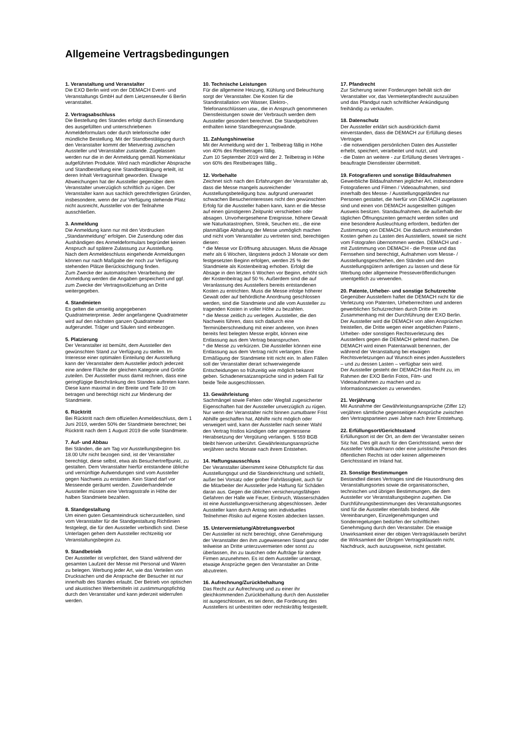Allgemeine Vertragsbedingungen
1. Veranstaltung und Veranstalter
Die EXO Berlin wird von der DEMACH Event- und Veranstaltungs GmbH auf dem Lietzenseeufer 6 Berlin veranstaltet.
2. Vertragsabschluss
Die Bestellung des Standes erfolgt durch Einsendung des ausgefüllten und unterschriebenen Anmeldeformulars oder durch telefonische oder mündliche Bestellung. Mit der Standbestätigung durch den Veranstalter kommt der Mietvertrag zwischen Aussteller und Veranstalter zustande. Zugelassen werden nur die in der Anmeldung gemäß Nomenklatur aufgeführten Produkte. Wird nach mündlicher Absprache und Standbestellung eine Standbestätigung erteilt, ist deren Inhalt Vertragsinhalt geworden. Etwaige Abweichungen hat der Aussteller gegenüber dem Veranstalter unverzüglich schriftlich zu rügen. Der Veranstalter kann aus sachlich gerechtfertigten Gründen, insbesondere, wenn der zur Verfügung stehende Platz nicht ausreicht, Aussteller von der Teilnahme ausschließen.
3. Anmeldung
Die Anmeldung kann nur mit den Vordrucken „Standanmeldung“ erfolgen. Die Zusendung oder das Aushändigen des Anmeldeformulars begründet keinen Anspruch auf spätere Zulassung zur Ausstellung.
Nach dem Anmeldeschluss eingehende Anmeldungen können nur nach Maßgabe der noch zur Verfügung stehenden Plätze Berücksichtigung finden.
Zum Zwecke der automatischen Verarbeitung der Anmeldung werden die Angaben gespeichert und ggf. zum Zwecke der Vertragsvollziehung an Dritte weitergegeben.
4. Standmieten
Es gelten die umseitig angegebenen Quadratmeterpreise. Jeder angefangene Quadratmeter wird auf den nächsten ganzen Quadratmeter aufgerundet. Träger und Säulen sind einbezogen.
5. Platzierung
Der Veranstalter ist bemüht, dem Aussteller den gewünschten Stand zur Verfügung zu stellen. Im Interesse einer optimalen Einteilung der Ausstellung kann der Veranstalter dem Aussteller jedoch jederzeit eine andere Fläche der gleichen Kategorie und Größe zuteilen. Der Aussteller muss damit rechnen, dass eine geringfügige Beschränkung des Standes auftreten kann. Diese kann maximal in der Breite und Tiefe 10 cm betragen und berechtigt nicht zur Minderung der Standmiete.
6. Rücktritt
Bei Rücktritt nach dem offiziellen Anmeldeschluss, dem 1 Juni 2019, werden 50% der Standmiete berechnet; bei Rücktritt nach dem 1 August 2019 die volle Standmiete.
7. Auf- und Abbau
Bei Ständen, die am Tag vor Ausstellungsbeginn bis 18.00 Uhr nicht bezogen sind, ist der Veranstalter berechtigt, diese selbst, etwa als Besuchertreffpunkt, zu gestalten. Dem Veranstalter hierfür entstandene übliche und vernünftige Aufwendungen sind vom Aussteller gegen Nachweis zu erstatten. Kein Stand darf vor Messeende geräumt werden. Zuwiderhandelnde Aussteller müssen eine Vertragsstrafe in Höhe der halben Standmiete bezahlen.
8. Standgestaltung
Um einen guten Gesamteindruck sicherzustellen, sind vom Veranstalter für die Standgestaltung Richtlinien festgelegt, die für den Aussteller verbindlich sind. Diese Unterlagen gehen dem Aussteller rechtzeitig vor Veranstaltungsbeginn zu.
9. Standbetrieb
Der Aussteller ist verpfichtet, den Stand während der gesamten Laufzeit der Messe mit Personal und Waren zu belegen. Werbung jeder Art, wie das Verteilen von Drucksachen und die Ansprache der Besucher ist nur innerhalb des Standes erlaubt. Der Betrieb von optischen und akustischen Werbemitteln ist zustimmungspfichtig durch den Veranstalter und kann jederzeit widerrufen werden.
10. Technische Leistungen
Für die allgemeine Heizung, Kühlung und Beleuchtung sorgt der Veranstalter. Die Kosten für die Standinstallation von Wasser, Elektro-, Telefonanschlüssen usw., die in Anspruch genommenen Dienstleistungen sowie der Verbrauch werden dem Aussteller gesondert berechnet. Die Standgebühren enthalten keine Standbegrenzungswände.
11. Zahlungshinweise
Mit der Anmeldung wird der 1. Teilbetrag fällig in Höhe von 40% des Restbetrages fällig.
Zum 10 September 2019 wird der 2. Teilbetrag in Höhe von 60% des Restbetrages fällig..
12. Vorbehalte
Zeichnet sich nach den Erfahrungen der Veranstalter ab, dass die Messe mangels ausreichender Ausstellungsbeteiligung bzw. aufgrund unerwartet schwachen Besucherinteresses nicht den gewünschten Erfolg für die Aussteller haben kann, kann er die Messe auf einen günstigeren Zeitpunkt verschieben oder absagen. Unvorhergesehene Ereignisse, höhere Gewalt wie Naturkatastrophen, Streik, Seuchen etc., die eine planmäßige Abhaltung der Messe unmöglich machen und nicht vom Veranstalter zu vertreten sind, berechtigen diesen:
* die Messe vor Eröffnung abzusagen. Muss die Absage mehr als 6 Wochen, längstens jedoch 3 Monate vor dem festgesetzten Beginn erfolgen, werden 25 % der Standmiete als Kostenbeitrag erhoben. Erfolgt die Absage in den letzten 6 Wochen vor Beginn, erhöht sich der Kostenbeitrag auf 50 %. Außerdem sind die auf Veranlassung des Ausstellers bereits entstandenen Kosten zu entrichten. Muss die Messe infolge höherer Gewalt oder auf behördliche Anordnung geschlossen werden, sind die Standmiete und alle vom Aussteller zu tragenden Kosten in voller Höhe zu bezahlen.
* die Messe zeitlich zu verlegen. Aussteller, die den Nachweis führen, dass sich dadurch eine Terminüberschneidung mit einer anderen, von ihnen bereits fest belegten Messe ergibt, können eine Entlassung aus dem Vertrag beanspruchen.
* die Messe zu verkürzen. Die Aussteller können eine Entlassung aus dem Vertrag nicht verlangen. Eine Ermäßigung der Standmiete tritt nicht ein. In allen Fällen soll der Veranstalter derart schwerwiegende Entscheidungen so frühzeitig wie möglich bekannt geben. Schadenersatzansprüche sind in jedem Fall für beide Teile ausgeschlossen.
13. Gewährleistung
Sachmängel sowie Fehlen oder Wegfall zugesicherter Eigenschaften hat der Aussteller unverzüglich zu rügen. Nur wenn der Veranstalter nicht binnen zumutbarer Frist Abhilfe geschaffen hat, Abhilfe nicht möglich oder verweigert wird, kann der Aussteller nach seiner Wahl den Vertrag fristlos kündigen oder angemessene Herabsetzung der Vergütung verlangen. § 559 BGB bleibt hiervon unberührt. Gewährleistungsansprüche verjähren sechs Monate nach ihrem Entstehen.
14. Haftungsausschluss
Der Veranstalter übernimmt keine Obhutspficht für das Ausstellungsgut und die Standeinrichtung und schließt, außer bei Vorsatz oder grober Fahrlässigkeit, auch für die Mitarbeiter der Aussteller jede Haftung für Schäden daran aus. Gegen die üblichen versicherungsfähigen Gefahren der Halle wie Feuer, Einbruch, Wasserschäden ist eine Ausstellungsversicherung abgeschlossen. Jeder Aussteller kann durch Antrag sein individuelles Teilnehmer-Risiko auf eigene Kosten abdecken lassen.
15. Untervermietung/Abtretungsverbot
Der Aussteller ist nicht berechtigt, ohne Genehmigung der Veranstalter den ihm zugewiesenen Stand ganz oder teilweise an Dritte unterzuvermieten oder sonst zu überlassen, ihn zu tauschen oder Aufträge für andere Firmen anzunehmen. Es ist dem Aussteller untersagt, etwaige Ansprüche gegen den Veranstalter an Dritte abzutreten.
16. Aufrechnung/Zurückbehaltung
Das Recht zur Aufrechnung und zu einer ihr gleichkommenden Zurückbehaltung durch den Aussteller ist ausgeschlossen, es sei denn, die Forderung des Ausstellers ist unbestritten oder rechtskräftig festgestellt.
17. Pfandrecht
Zur Sicherung seiner Forderungen behält sich der Veranstalter vor, das Vermieterpfandrecht auszuüben und das Pfandgut nach schriftlicher Ankündigung freihändig zu verkaufen.
18. Datenschutz
Der Aussteller erklärt sich ausdrücklich damit einverstanden, dass die DEMACH zur Erfüllung dieses Vertrages
- die notwendigen persönlichen Daten des Aussteller erhebt, speichert, verarbeitet und nutzt, und
- die Daten an weitere - zur Erfüllung dieses Vertrages - beauftragte Dienstleister übermittelt.
19. Fotografieren und sonstige Bildaufnahmen
Gewerbliche Bildaufnahmen jeglicher Art, insbesondere Fotografieren und Filmen / Videoaufnahmen, sind innerhalb des Messe- / Ausstellungsgeländes nur Personen gestattet, die hierfür von DEMACH zugelassen sind und einen von DEMACH ausgestellten gültigen Ausweis besitzen. Standaufnahmen, die außerhalb der täglichen Öffnungszeiten gemacht werden sollen und eine besondere Ausleuchtung erfordern, bedürfen der Zustimmung von DEMACH. Die dadurch entstehenden Kosten gehen zu Lasten des Ausstellers, soweit sie nicht vom Fotografen übernommen werden. DEMACH und - mit Zustimmung von DEMACH - die Presse und das Fernsehen sind berechtigt, Aufnahmen vom Messe- / Ausstellungsgeschehen, den Ständen und den Ausstellungsgütern anfertigen zu lassen und diese für Werbung oder allgemeine Presseveröffentlichungen unentgeltlich zu verwenden.
20. Patente, Urheber- und sonstige Schutzrechte
Gegenüber Ausstellern haftet die DEMACH nicht für die Verletzung von Patenten, Urheberrechten und anderen gewerblichen Schutzrechten durch Dritte im Zusammenhang mit der Durchführung der EXO Berlin. Der Aussteller wird die DEMACH von allen Ansprüchen freistellen, die Dritte wegen einer angeblichen Patent-, Urheber- oder sonstigen Rechtsverletzung des Ausstellers gegen die DEMACH geltend machen. Die DEMACH wird einen Patentanwalt benennen, der während der Veranstaltung bei etwaigen Rechtsverletzungen auf Wunsch eines jeden Ausstellers – und zu dessen Lasten – verfügbar sein wird.
Der Aussteller gesteht der DEMACH das Recht zu, im Rahmen der EXO Berlin Fotos, Film- und Videoaufnahmen zu machen und zu Informationszwecken zu verwenden.
21. Verjährung
Mit Ausnahme der Gewährleistungsansprüche (Ziffer 12) verjähren sämtliche gegenseitigen Ansprüche zwischen den Vertragsparteien zwei Jahre nach ihrer Entstehung.
22. Erfüllungsort/Gerichtsstand
Erfüllungsort ist der Ort, an dem der Veranstalter seinen Sitz hat. Dies gilt auch für den Gerichtsstand, wenn der Aussteller Vollkaufmann oder eine juristische Person des öffentlichen Rechts ist oder keinen allgemeinen Gerichtsstand im Inland hat.
23. Sonstige Bestimmungen
Bestandteil dieses Vertrages sind die Hausordnung des Veranstaltungsortes sowie die organisatorischen, technischen und übrigen Bestimmungen, die dem Aussteller vor Veranstaltungsbeginn zugehen. Die Durchführungsbestimmungen des Veranstaltungsortes sind für die Aussteller ebenfalls bindend. Alle Vereinbarungen, Einzelgenehmigungen und Sonderregelungen bedürfen der schriftlichen Genehmigung durch den Veranstalter. Die etwaige Unwirksamkeit einer der obigen Vertragsklauseln berührt die Wirksamkeit der Übrigen Vertragsklauseln nicht. Nachdruck, auch auszugsweise, nicht gestattet.